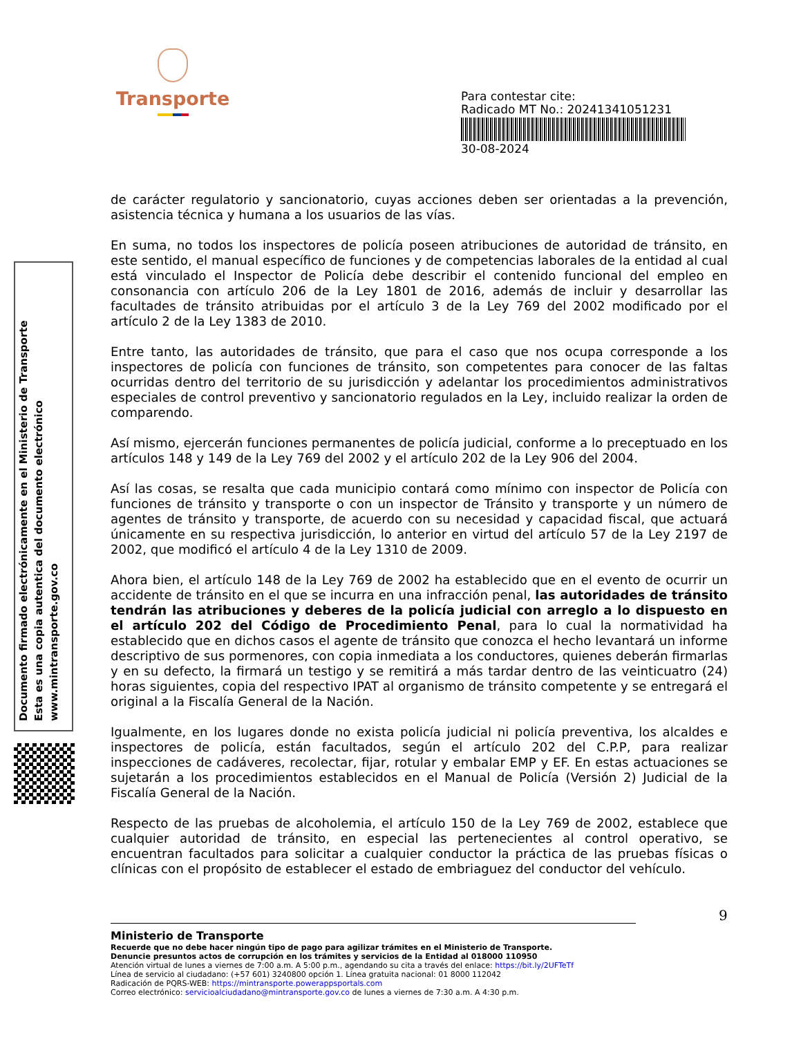Transporte
Para contestar cite:
Radicado MT No.: 20241341051231
30-08-2024
Documento firmado electrónicamente en el Ministerio de Transporte
Esta es una copia autentica del documento electrónico
www.mintransporte.gov.co
de carácter regulatorio y sancionatorio, cuyas acciones deben ser orientadas a la prevención, asistencia técnica y humana a los usuarios de las vías.
En suma, no todos los inspectores de policía poseen atribuciones de autoridad de tránsito, en este sentido, el manual específico de funciones y de competencias laborales de la entidad al cual está vinculado el Inspector de Policía debe describir el contenido funcional del empleo en consonancia con artículo 206 de la Ley 1801 de 2016, además de incluir y desarrollar las facultades de tránsito atribuidas por el artículo 3 de la Ley 769 del 2002 modificado por el artículo 2 de la Ley 1383 de 2010.
Entre tanto, las autoridades de tránsito, que para el caso que nos ocupa corresponde a los inspectores de policía con funciones de tránsito, son competentes para conocer de las faltas ocurridas dentro del territorio de su jurisdicción y adelantar los procedimientos administrativos especiales de control preventivo y sancionatorio regulados en la Ley, incluido realizar la orden de comparendo.
Así mismo, ejercerán funciones permanentes de policía judicial, conforme a lo preceptuado en los artículos 148 y 149 de la Ley 769 del 2002 y el artículo 202 de la Ley 906 del 2004.
Así las cosas, se resalta que cada municipio contará como mínimo con inspector de Policía con funciones de tránsito y transporte o con un inspector de Tránsito y transporte y un número de agentes de tránsito y transporte, de acuerdo con su necesidad y capacidad fiscal, que actuará únicamente en su respectiva jurisdicción, lo anterior en virtud del artículo 57 de la Ley 2197 de 2002, que modificó el artículo 4 de la Ley 1310 de 2009.
Ahora bien, el artículo 148 de la Ley 769 de 2002 ha establecido que en el evento de ocurrir un accidente de tránsito en el que se incurra en una infracción penal, las autoridades de tránsito tendrán las atribuciones y deberes de la policía judicial con arreglo a lo dispuesto en el artículo 202 del Código de Procedimiento Penal, para lo cual la normatividad ha establecido que en dichos casos el agente de tránsito que conozca el hecho levantará un informe descriptivo de sus pormenores, con copia inmediata a los conductores, quienes deberán firmarlas y en su defecto, la firmará un testigo y se remitirá a más tardar dentro de las veinticuatro (24) horas siguientes, copia del respectivo IPAT al organismo de tránsito competente y se entregará el original a la Fiscalía General de la Nación.
Igualmente, en los lugares donde no exista policía judicial ni policía preventiva, los alcaldes e inspectores de policía, están facultados, según el artículo 202 del C.P.P, para realizar inspecciones de cadáveres, recolectar, fijar, rotular y embalar EMP y EF. En estas actuaciones se sujetarán a los procedimientos establecidos en el Manual de Policía (Versión 2) Judicial de la Fiscalía General de la Nación.
Respecto de las pruebas de alcoholemia, el artículo 150 de la Ley 769 de 2002, establece que cualquier autoridad de tránsito, en especial las pertenecientes al control operativo, se encuentran facultados para solicitar a cualquier conductor la práctica de las pruebas físicas o clínicas con el propósito de establecer el estado de embriaguez del conductor del vehículo.
9
Ministerio de Transporte
Recuerde que no debe hacer ningún tipo de pago para agilizar trámites en el Ministerio de Transporte.
Denuncie presuntos actos de corrupción en los trámites y servicios de la Entidad al 018000 110950
Atención virtual de lunes a viernes de 7:00 a.m. A 5:00 p.m., agendando su cita a través del enlace: https://bit.ly/2UFTeTf
Línea de servicio al ciudadano: (+57 601) 3240800 opción 1. Línea gratuita nacional: 01 8000 112042
Radicación de PQRS-WEB: https://mintransporte.powerappsportals.com
Correo electrónico: servicioalciudadano@mintransporte.gov.co de lunes a viernes de 7:30 a.m. A 4:30 p.m.